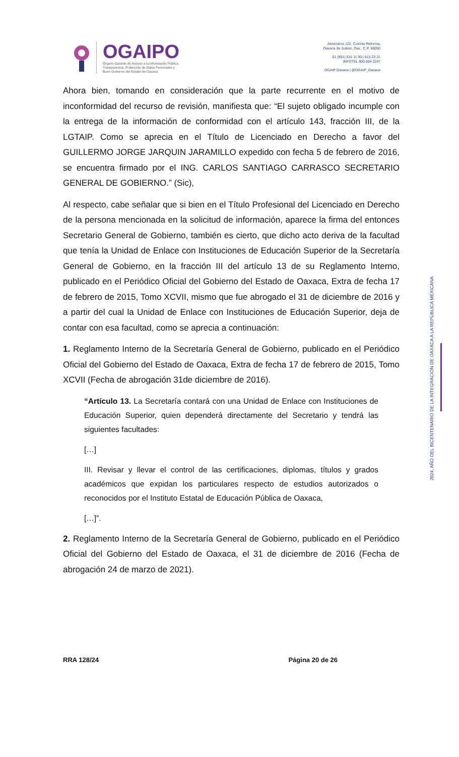OGAIPO
Órgano Garante de Acceso a la Información Pública,
Transparencia, Protección de Datos Personales y
Buen Gobierno del Estado de Oaxaca
Almendros 122, Colonia Reforma,
Oaxaca de Juárez, Oax., C.P. 68050
01 (951) 515 11 90 | 515 23 21
INFOTEL 800 004 3247
OGAIP Oaxaca | @OGAIP_Oaxaca
Ahora bien, tomando en consideración que la parte recurrente en el motivo de inconformidad del recurso de revisión, manifiesta que: “El sujeto obligado incumple con la entrega de la información de conformidad con el artículo 143, fracción III, de la LGTAIP. Como se aprecia en el Título de Licenciado en Derecho a favor del GUILLERMO JORGE JARQUIN JARAMILLO expedido con fecha 5 de febrero de 2016, se encuentra firmado por el ING. CARLOS SANTIAGO CARRASCO SECRETARIO GENERAL DE GOBIERNO.” (Sic),
Al respecto, cabe señalar que si bien en el Título Profesional del Licenciado en Derecho de la persona mencionada en la solicitud de información, aparece la firma del entonces Secretario General de Gobierno, también es cierto, que dicho acto deriva de la facultad que tenía la Unidad de Enlace con Instituciones de Educación Superior de la Secretaría General de Gobierno, en la fracción III del artículo 13 de su Reglamento Interno, publicado en el Periódico Oficial del Gobierno del Estado de Oaxaca, Extra de fecha 17 de febrero de 2015, Tomo XCVII, mismo que fue abrogado el 31 de diciembre de 2016 y a partir del cual la Unidad de Enlace con Instituciones de Educación Superior, deja de contar con esa facultad, como se aprecia a continuación:
1. Reglamento Interno de la Secretaría General de Gobierno, publicado en el Periódico Oficial del Gobierno del Estado de Oaxaca, Extra de fecha 17 de febrero de 2015, Tomo XCVII (Fecha de abrogación 31de diciembre de 2016).
“Artículo 13. La Secretaría contará con una Unidad de Enlace con Instituciones de Educación Superior, quien dependerá directamente del Secretario y tendrá las siguientes facultades:
[…]
III. Revisar y llevar el control de las certificaciones, diplomas, títulos y grados académicos que expidan los particulares respecto de estudios autorizados o reconocidos por el Instituto Estatal de Educación Pública de Oaxaca,
[…]”.
2. Reglamento Interno de la Secretaría General de Gobierno, publicado en el Periódico Oficial del Gobierno del Estado de Oaxaca, el 31 de diciembre de 2016 (Fecha de abrogación 24 de marzo de 2021).
2024, AÑO DEL BICENTENARIO DE LA INTEGRACIÓN DE OAXACA A LA REPÚBLICA MEXICANA
RRA 128/24 Página 20 de 26